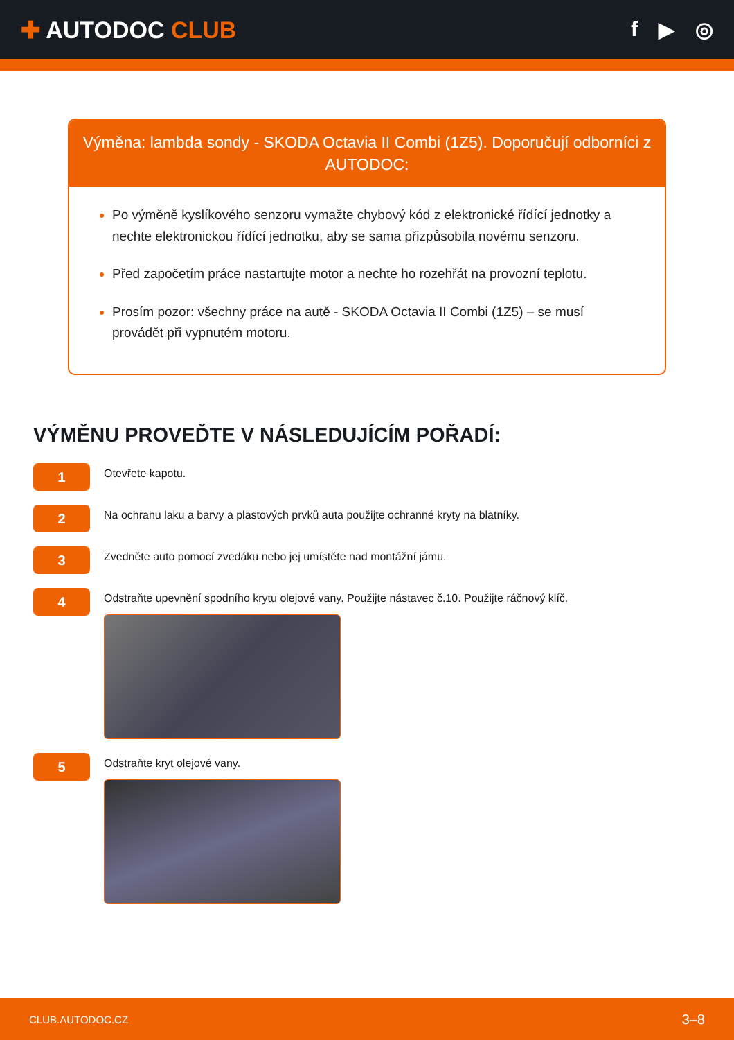✚ AUTODOC CLUB f ▶ ◎
Výměna: lambda sondy - SKODA Octavia II Combi (1Z5). Doporučují odborníci z AUTODOC:
Po výměně kyslíkového senzoru vymažte chybový kód z elektronické řídící jednotky a nechte elektronickou řídící jednotku, aby se sama přizpůsobila novému senzoru.
Před započetím práce nastartujte motor a nechte ho rozehřát na provozní teplotu.
Prosím pozor: všechny práce na autě - SKODA Octavia II Combi (1Z5) – se musí provádět při vypnutém motoru.
VÝMĚNU PROVEĎTE V NÁSLEDUJÍCÍM POŘADÍ:
1
Otevřete kapotu.
2
Na ochranu laku a barvy a plastových prvků auta použijte ochranné kryty na blatníky.
3
Zvedněte auto pomocí zvedáku nebo jej umístěte nad montážní jámu.
4
Odstraňte upevnění spodního krytu olejové vany. Použijte nástavec č.10. Použijte ráčnový klíč.
5
Odstraňte kryt olejové vany.
CLUB.AUTODOC.CZ 3–8